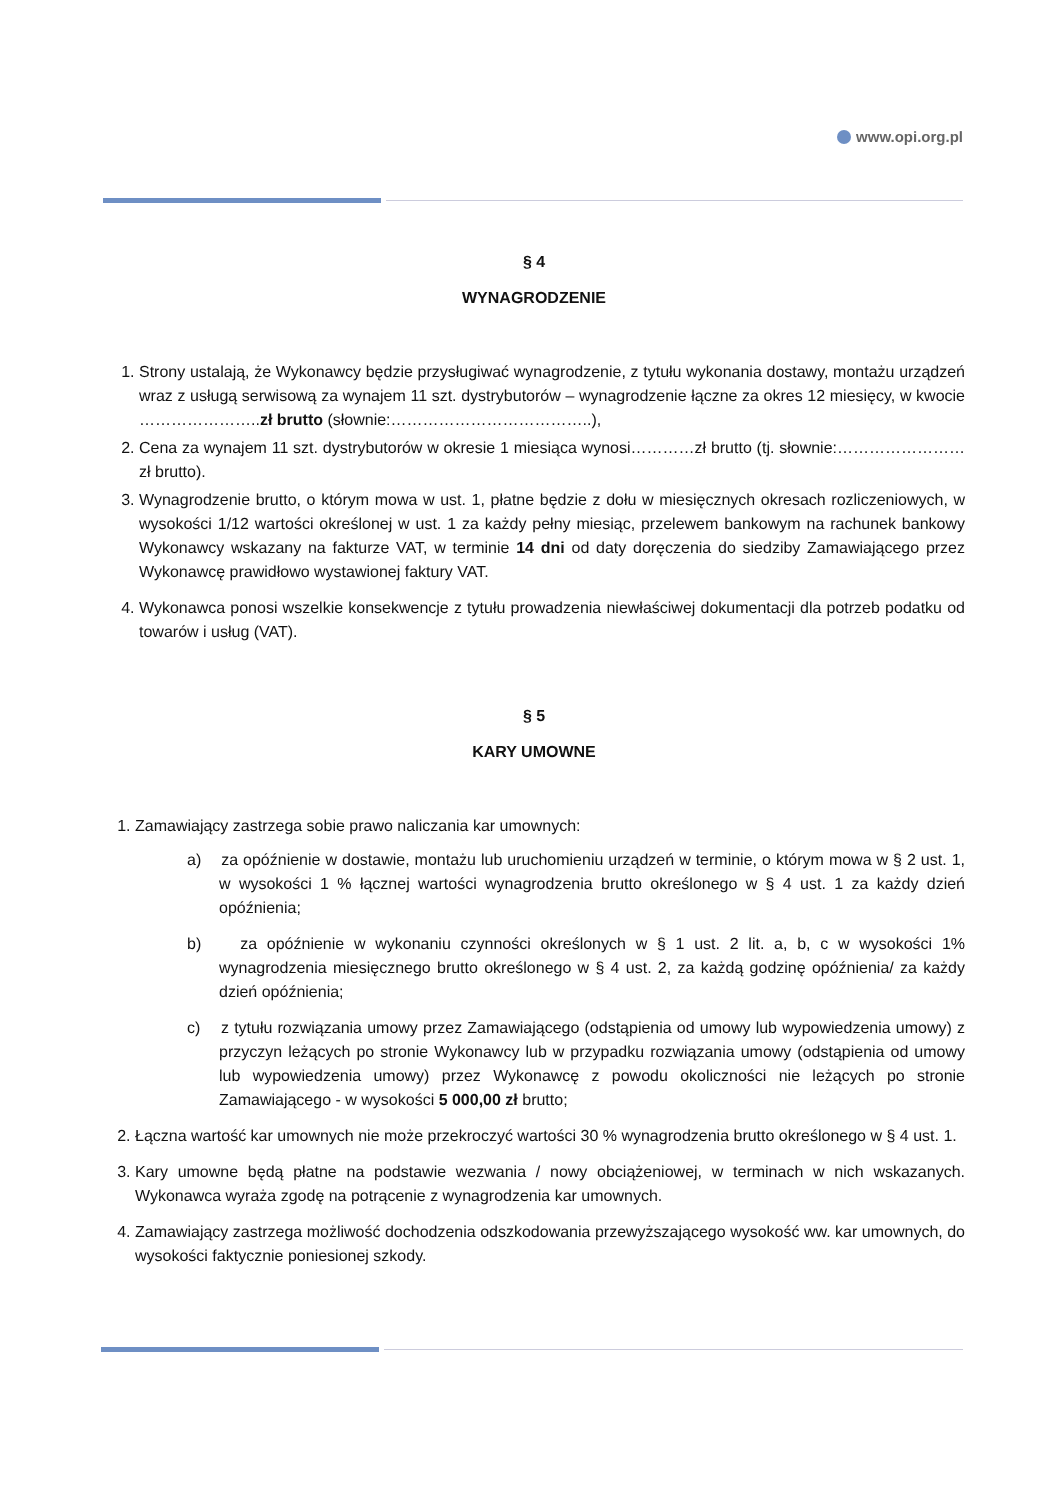www.opi.org.pl
§ 4
WYNAGRODZENIE
1. Strony ustalają, że Wykonawcy będzie przysługiwać wynagrodzenie, z tytułu wykonania dostawy, montażu urządzeń wraz z usługą serwisową za wynajem 11 szt. dystrybutorów – wynagrodzenie łączne za okres 12 miesięcy, w kwocie …………………..zł brutto (słownie:………………………………..),
2. Cena za wynajem 11 szt. dystrybutorów w okresie 1 miesiąca wynosi…………zł brutto (tj. słownie:…………………… zł brutto).
3. Wynagrodzenie brutto, o którym mowa w ust. 1, płatne będzie z dołu w miesięcznych okresach rozliczeniowych, w wysokości 1/12 wartości określonej w ust. 1 za każdy pełny miesiąc, przelewem bankowym na rachunek bankowy Wykonawcy wskazany na fakturze VAT, w terminie 14 dni od daty doręczenia do siedziby Zamawiającego przez Wykonawcę prawidłowo wystawionej faktury VAT.
4. Wykonawca ponosi wszelkie konsekwencje z tytułu prowadzenia niewłaściwej dokumentacji dla potrzeb podatku od towarów i usług (VAT).
§ 5
KARY UMOWNE
1. Zamawiający zastrzega sobie prawo naliczania kar umownych:
a) za opóźnienie w dostawie, montażu lub uruchomieniu urządzeń w terminie, o którym mowa w § 2 ust. 1, w wysokości 1 % łącznej wartości wynagrodzenia brutto określonego w § 4 ust. 1 za każdy dzień opóźnienia;
b) za opóźnienie w wykonaniu czynności określonych w § 1 ust. 2 lit. a, b, c w wysokości 1% wynagrodzenia miesięcznego brutto określonego w § 4 ust. 2, za każdą godzinę opóźnienia/ za każdy dzień opóźnienia;
c) z tytułu rozwiązania umowy przez Zamawiającego (odstąpienia od umowy lub wypowiedzenia umowy) z przyczyn leżących po stronie Wykonawcy lub w przypadku rozwiązania umowy (odstąpienia od umowy lub wypowiedzenia umowy) przez Wykonawcę z powodu okoliczności nie leżących po stronie Zamawiającego - w wysokości 5 000,00 zł brutto;
2. Łączna wartość kar umownych nie może przekroczyć wartości 30 % wynagrodzenia brutto określonego w § 4 ust. 1.
3. Kary umowne będą płatne na podstawie wezwania / nowy obciążeniowej, w terminach w nich wskazanych. Wykonawca wyraża zgodę na potrącenie z wynagrodzenia kar umownych.
4. Zamawiający zastrzega możliwość dochodzenia odszkodowania przewyższającego wysokość ww. kar umownych, do wysokości faktycznie poniesionej szkody.